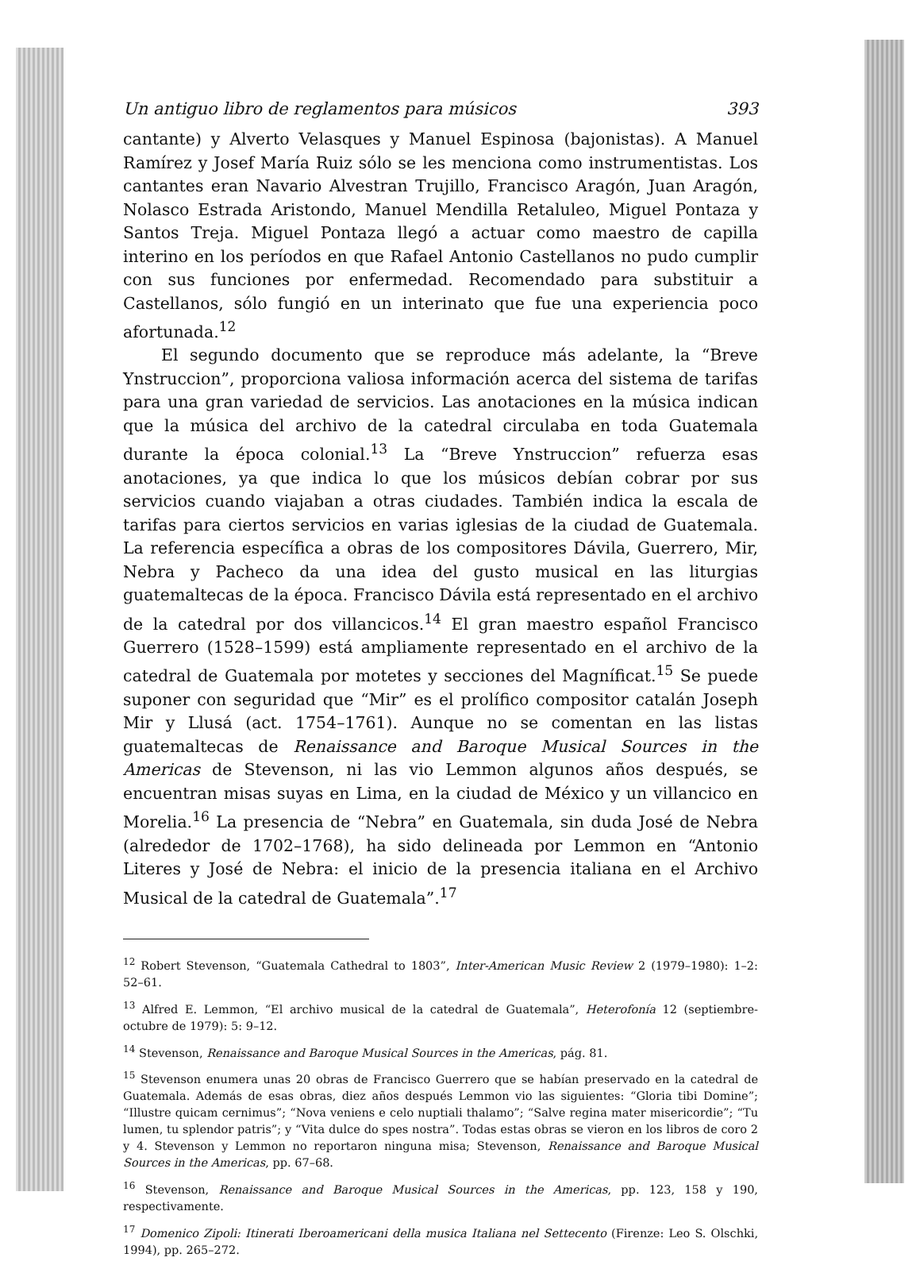Un antiguo libro de reglamentos para músicos 393
cantante) y Alverto Velasques y Manuel Espinosa (bajonistas). A Manuel Ramírez y Josef María Ruiz sólo se les menciona como instrumentistas. Los cantantes eran Navario Alvestran Trujillo, Francisco Aragón, Juan Aragón, Nolasco Estrada Aristondo, Manuel Mendilla Retaluleo, Miguel Pontaza y Santos Treja. Miguel Pontaza llegó a actuar como maestro de capilla interino en los períodos en que Rafael Antonio Castellanos no pudo cumplir con sus funciones por enfermedad. Recomendado para substituir a Castellanos, sólo fungió en un interinato que fue una experiencia poco afortunada.<sup>12</sup>
El segundo documento que se reproduce más adelante, la “Breve Ynstruccion”, proporciona valiosa información acerca del sistema de tarifas para una gran variedad de servicios. Las anotaciones en la música indican que la música del archivo de la catedral circulaba en toda Guatemala durante la época colonial.<sup>13</sup> La “Breve Ynstruccion” refuerza esas anotaciones, ya que indica lo que los músicos debían cobrar por sus servicios cuando viajaban a otras ciudades. También indica la escala de tarifas para ciertos servicios en varias iglesias de la ciudad de Guatemala. La referencia específica a obras de los compositores Dávila, Guerrero, Mir, Nebra y Pacheco da una idea del gusto musical en las liturgias guatemaltecas de la época. Francisco Dávila está representado en el archivo de la catedral por dos villancicos.<sup>14</sup> El gran maestro español Francisco Guerrero (1528–1599) está ampliamente representado en el archivo de la catedral de Guatemala por motetes y secciones del Magníficat.<sup>15</sup> Se puede suponer con seguridad que “Mir” es el prolífico compositor catalán Joseph Mir y Llusá (act. 1754–1761). Aunque no se comentan en las listas guatemaltecas de Renaissance and Baroque Musical Sources in the Americas de Stevenson, ni las vio Lemmon algunos años después, se encuentran misas suyas en Lima, en la ciudad de México y un villancico en Morelia.<sup>16</sup> La presencia de “Nebra” en Guatemala, sin duda José de Nebra (alrededor de 1702–1768), ha sido delineada por Lemmon en “Antonio Literes y José de Nebra: el inicio de la presencia italiana en el Archivo Musical de la catedral de Guatemala”.<sup>17</sup>
<sup>12</sup> Robert Stevenson, “Guatemala Cathedral to 1803”, Inter-American Music Review 2 (1979–1980): 1–2: 52–61.
<sup>13</sup> Alfred E. Lemmon, “El archivo musical de la catedral de Guatemala”, Heterofonía 12 (septiembre-octubre de 1979): 5: 9–12.
<sup>14</sup> Stevenson, Renaissance and Baroque Musical Sources in the Americas, pág. 81.
<sup>15</sup> Stevenson enumera unas 20 obras de Francisco Guerrero que se habían preservado en la catedral de Guatemala. Además de esas obras, diez años después Lemmon vio las siguientes: “Gloria tibi Domine”; “Illustre quicam cernimus”; “Nova veniens e celo nuptiali thalamo”; “Salve regina mater misericordie”; “Tu lumen, tu splendor patris”; y “Vita dulce do spes nostra”. Todas estas obras se vieron en los libros de coro 2 y 4. Stevenson y Lemmon no reportaron ninguna misa; Stevenson, Renaissance and Baroque Musical Sources in the Americas, pp. 67–68.
<sup>16</sup> Stevenson, Renaissance and Baroque Musical Sources in the Americas, pp. 123, 158 y 190, respectivamente.
<sup>17</sup> Domenico Zipoli: Itinerati Iberoamericani della musica Italiana nel Settecento (Firenze: Leo S. Olschki, 1994), pp. 265–272.